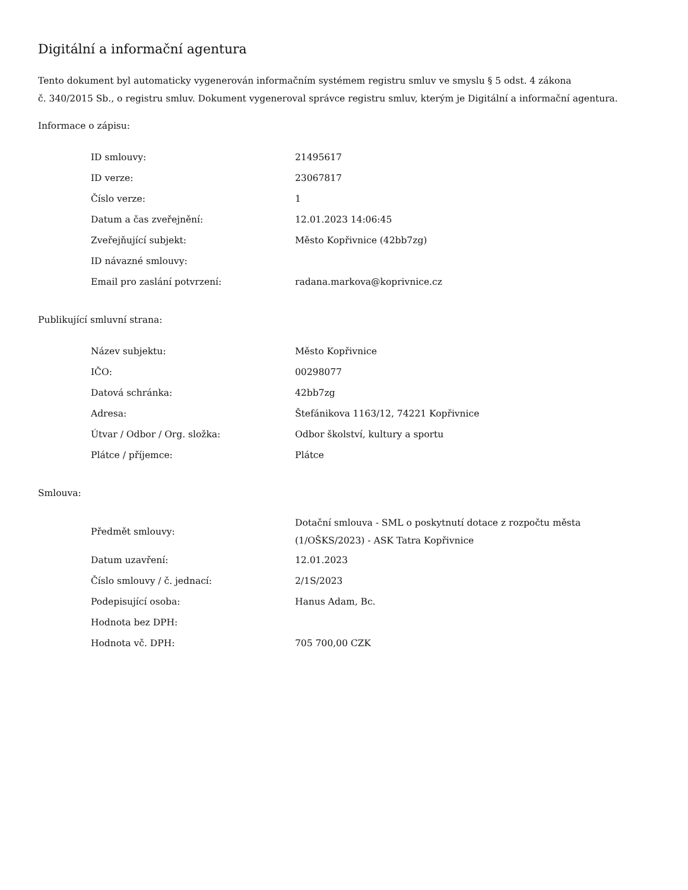Digitální a informační agentura
Tento dokument byl automaticky vygenerován informačním systémem registru smluv ve smyslu § 5 odst. 4 zákona
č. 340/2015 Sb., o registru smluv. Dokument vygeneroval správce registru smluv, kterým je Digitální a informační agentura.
Informace o zápisu:
| ID smlouvy: | 21495617 |
| ID verze: | 23067817 |
| Číslo verze: | 1 |
| Datum a čas zveřejnění: | 12.01.2023 14:06:45 |
| Zveřejňující subjekt: | Město Kopřivnice (42bb7zg) |
| ID návazné smlouvy: | |
| Email pro zaslání potvrzení: | radana.markova@koprivnice.cz |
Publikující smluvní strana:
| Název subjektu: | Město Kopřivnice |
| IČO: | 00298077 |
| Datová schránka: | 42bb7zg |
| Adresa: | Štefánikova 1163/12, 74221 Kopřivnice |
| Útvar / Odbor / Org. složka: | Odbor školství, kultury a sportu |
| Plátce / příjemce: | Plátce |
Smlouva:
| Předmět smlouvy: | Dotační smlouva - SML o poskytnutí dotace z rozpočtu města (1/OŠKS/2023) - ASK Tatra Kopřivnice |
| Datum uzavření: | 12.01.2023 |
| Číslo smlouvy / č. jednací: | 2/1S/2023 |
| Podepisující osoba: | Hanus Adam, Bc. |
| Hodnota bez DPH: | |
| Hodnota vč. DPH: | 705 700,00 CZK |